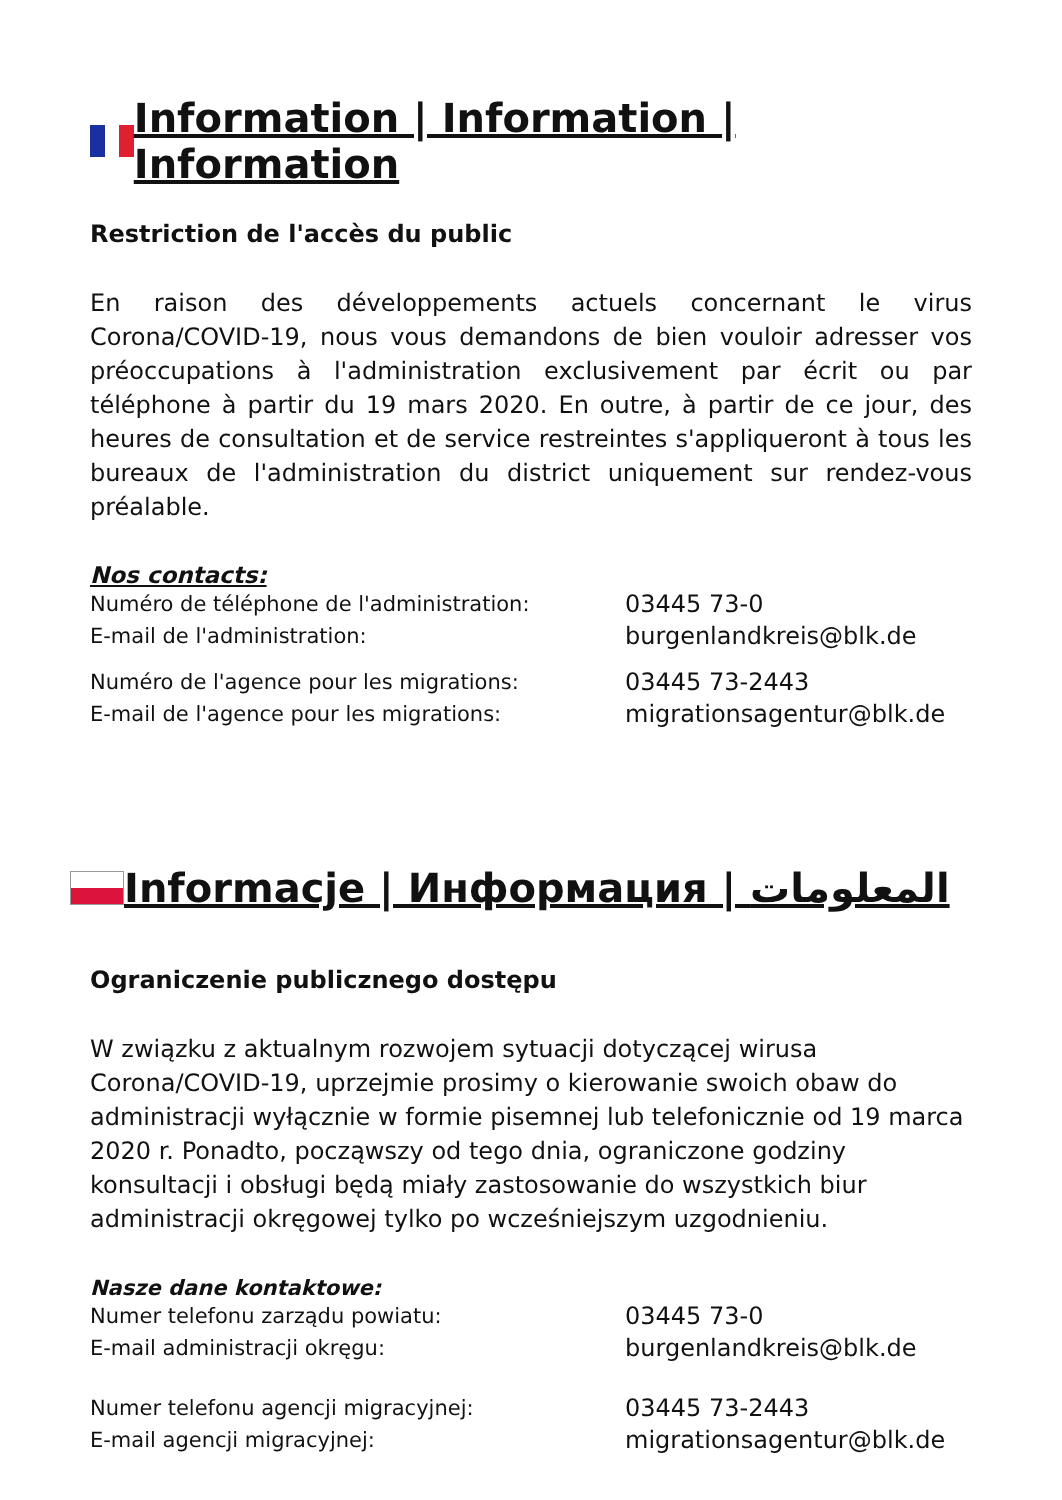Information | Information | Information
Restriction de l'accès du public
En raison des développements actuels concernant le virus Corona/COVID-19, nous vous demandons de bien vouloir adresser vos préoccupations à l'administration exclusivement par écrit ou par téléphone à partir du 19 mars 2020. En outre, à partir de ce jour, des heures de consultation et de service restreintes s'appliqueront à tous les bureaux de l'administration du district uniquement sur rendez-vous préalable.
Nos contacts:
| Numéro de téléphone de l'administration: | 03445 73-0 |
| E-mail de l'administration: | burgenlandkreis@blk.de |
| Numéro de l'agence pour les migrations: | 03445 73-2443 |
| E-mail de l'agence pour les migrations: | migrationsagentur@blk.de |
Informacje | Информация | المعلومات
Ograniczenie publicznego dostępu
W związku z aktualnym rozwojem sytuacji dotyczącej wirusa Corona/COVID-19, uprzejmie prosimy o kierowanie swoich obaw do administracji wyłącznie w formie pisemnej lub telefonicznie od 19 marca 2020 r. Ponadto, począwszy od tego dnia, ograniczone godziny konsultacji i obsługi będą miały zastosowanie do wszystkich biur administracji okręgowej tylko po wcześniejszym uzgodnieniu.
Nasze dane kontaktowe:
| Numer telefonu zarządu powiatu: | 03445 73-0 |
| E-mail administracji okręgu: | burgenlandkreis@blk.de |
| Numer telefonu agencji migracyjnej: | 03445 73-2443 |
| E-mail agencji migracyjnej: | migrationsagentur@blk.de |